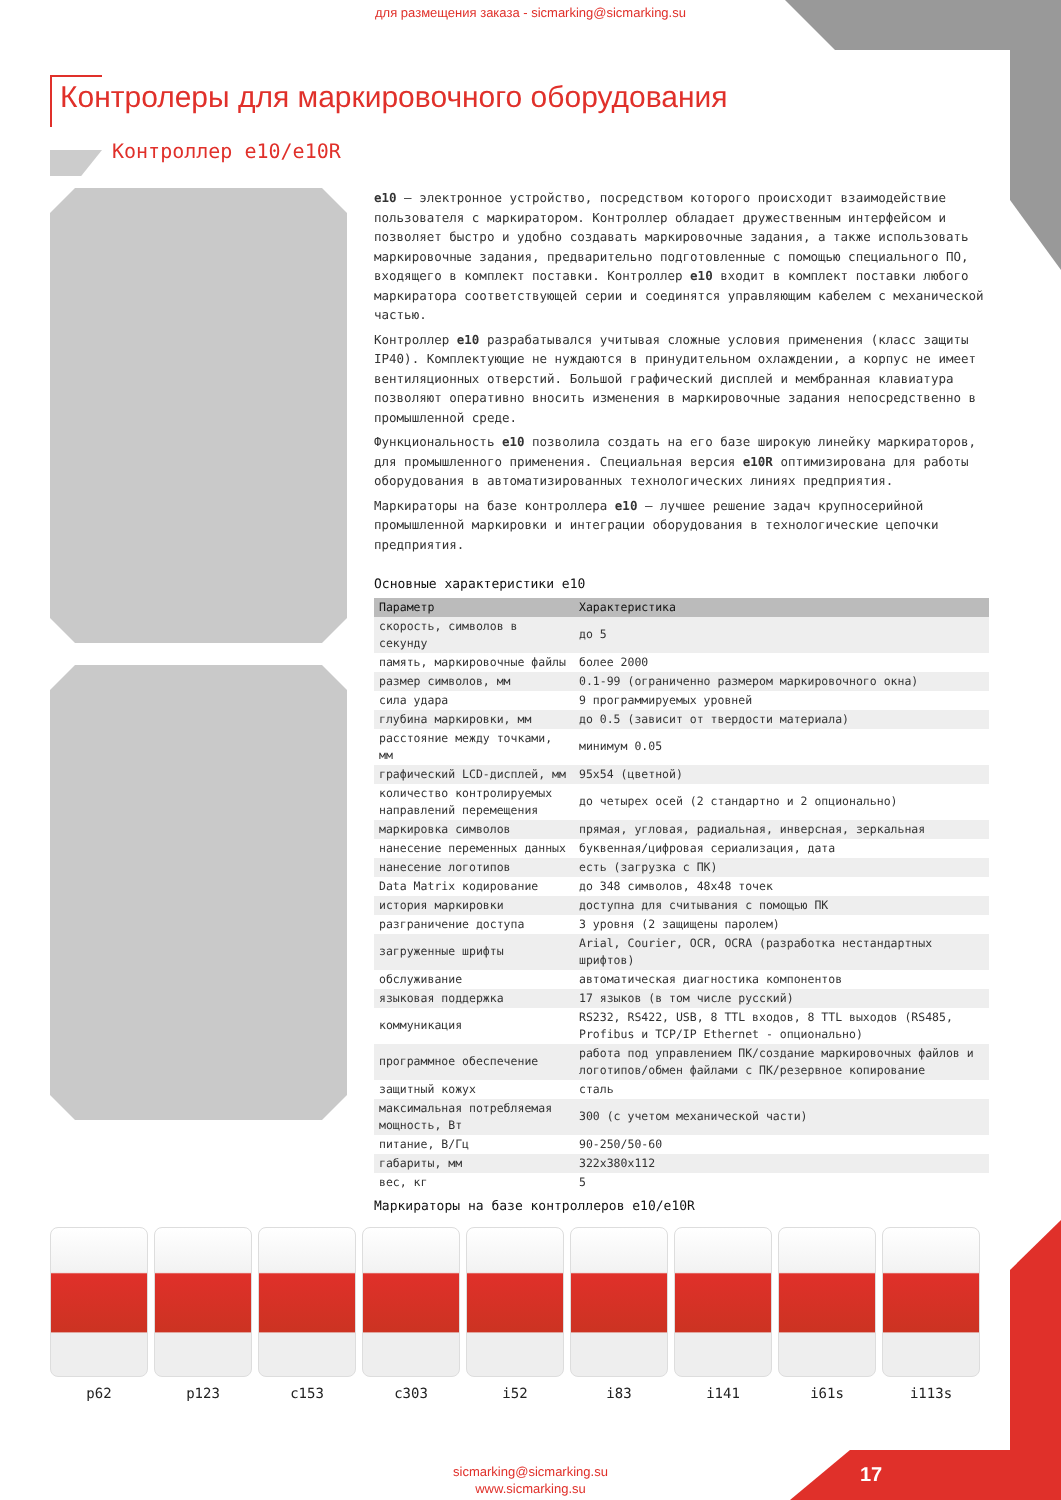для размещения заказа - sicmarking@sicmarking.su
Контролеры для маркировочного оборудования
Контроллер е10/е10R
e10 – электронное устройство, посредством которого происходит взаимодействие пользователя с маркиратором. Контроллер обладает дружественным интерфейсом и позволяет быстро и удобно создавать маркировочные задания, а также использовать маркировочные задания, предварительно подготовленные с помощью специального ПО, входящего в комплект поставки. Контроллер e10 входит в комплект поставки любого маркиратора соответствующей серии и соединятся управляющим кабелем с механической частью.
Контроллер e10 разрабатывался учитывая сложные условия применения (класс защиты IP40). Комплектующие не нуждаются в принудительном охлаждении, а корпус не имеет вентиляционных отверстий. Большой графический дисплей и мембранная клавиатура позволяют оперативно вносить изменения в маркировочные задания непосредственно в промышленной среде.
Функциональность e10 позволила создать на его базе широкую линейку маркираторов, для промышленного применения. Специальная версия e10R оптимизирована для работы оборудования в автоматизированных технологических линиях предприятия.
Маркираторы на базе контроллера e10 – лучшее решение задач крупносерийной промышленной маркировки и интеграции оборудования в технологические цепочки предприятия.
Основные характеристики e10
| Параметр | Характеристика |
| --- | --- |
| скорость, символов в секунду | до 5 |
| память, маркировочные файлы | более 2000 |
| размер символов, мм | 0.1-99 (ограниченно размером маркировочного окна) |
| сила удара | 9 программируемых уровней |
| глубина маркировки, мм | до 0.5 (зависит от твердости материала) |
| расстояние между точками, мм | минимум 0.05 |
| графический LCD-дисплей, мм | 95x54 (цветной) |
| количество контролируемых направлений перемещения | до четырех осей (2 стандартно и 2 опционально) |
| маркировка символов | прямая, угловая, радиальная, инверсная, зеркальная |
| нанесение переменных данных | буквенная/цифровая сериализация, дата |
| нанесение логотипов | есть (загрузка с ПК) |
| Data Matrix кодирование | до 348 символов, 48x48 точек |
| история маркировки | доступна для считывания с помощью ПК |
| разграничение доступа | 3 уровня (2 защищены паролем) |
| загруженные шрифты | Arial, Courier, OCR, OCRA (разработка нестандартных шрифтов) |
| обслуживание | автоматическая диагностика компонентов |
| языковая поддержка | 17 языков (в том числе русский) |
| коммуникация | RS232, RS422, USB, 8 TTL входов, 8 TTL выходов (RS485, Profibus и TCP/IP Ethernet - опционально) |
| программное обеспечение | работа под управлением ПК/создание маркировочных файлов и логотипов/обмен файлами с ПК/резервное копирование |
| защитный кожух | сталь |
| максимальная потребляемая мощность, Вт | 300 (с учетом механической части) |
| питание, В/Гц | 90-250/50-60 |
| габариты, мм | 322x380x112 |
| вес, кг | 5 |
Маркираторы на базе контроллеров e10/e10R
p62 p123 c153 c303 i52 i83 i141 i61s i113s
sicmarking@sicmarking.su
www.sicmarking.su
17